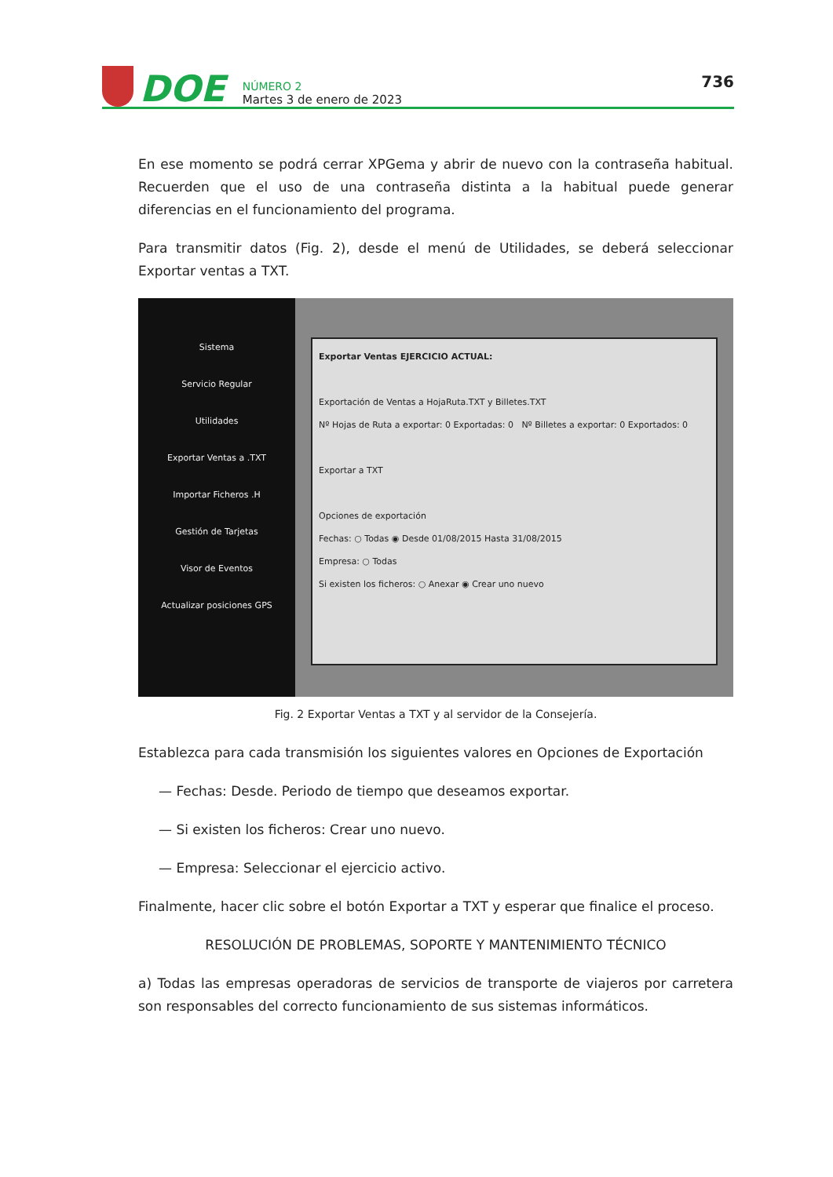DOE
NÚMERO 2
Martes 3 de enero de 2023
736
En ese momento se podrá cerrar XPGema y abrir de nuevo con la contraseña habitual. Recuerden que el uso de una contraseña distinta a la habitual puede generar diferencias en el funcionamiento del programa.
Para transmitir datos (Fig. 2), desde el menú de Utilidades, se deberá seleccionar Exportar ventas a TXT.
Sistema
Servicio Regular
Utilidades
Exportar Ventas a .TXT
Importar Ficheros .H
Gestión de Tarjetas
Visor de Eventos
Actualizar posiciones GPS
Exportar Ventas EJERCICIO ACTUAL:
Exportación de Ventas a HojaRuta.TXT y Billetes.TXT
Nº Hojas de Ruta a exportar: 0 Exportadas: 0 Nº Billetes a exportar: 0 Exportados: 0
Exportar a TXT
Opciones de exportación
Fechas: ○ Todas ◉ Desde 01/08/2015 Hasta 31/08/2015
Empresa: ○ Todas
Si existen los ficheros: ○ Anexar ◉ Crear uno nuevo
Fig. 2 Exportar Ventas a TXT y al servidor de la Consejería.
Establezca para cada transmisión los siguientes valores en Opciones de Exportación
— Fechas: Desde. Periodo de tiempo que deseamos exportar.
— Si existen los ficheros: Crear uno nuevo.
— Empresa: Seleccionar el ejercicio activo.
Finalmente, hacer clic sobre el botón Exportar a TXT y esperar que finalice el proceso.
RESOLUCIÓN DE PROBLEMAS, SOPORTE Y MANTENIMIENTO TÉCNICO
a) Todas las empresas operadoras de servicios de transporte de viajeros por carretera son responsables del correcto funcionamiento de sus sistemas informáticos.